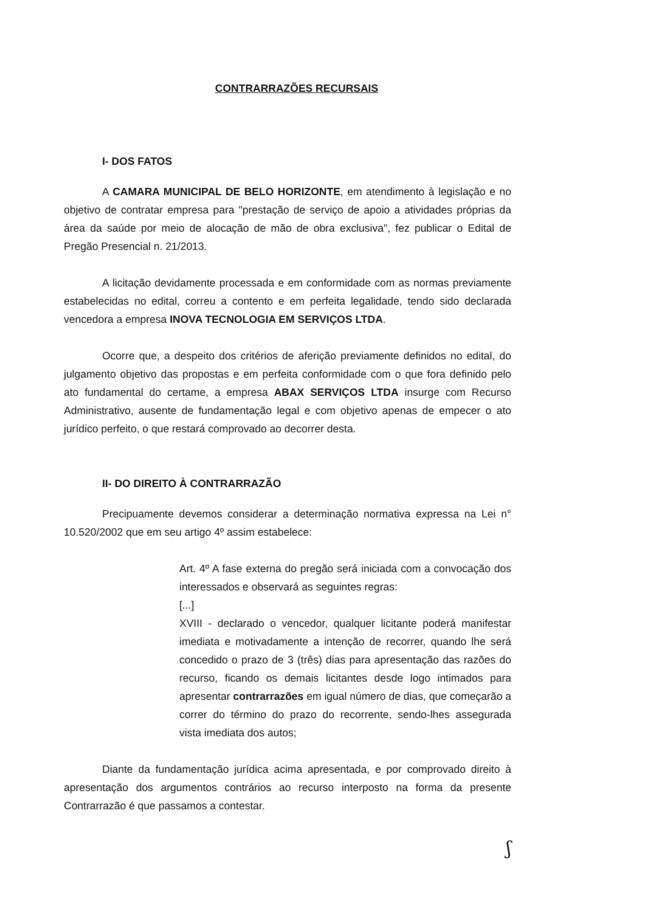CONTRARRAZÕES RECURSAIS
I- DOS FATOS
A CAMARA MUNICIPAL DE BELO HORIZONTE, em atendimento à legislação e no objetivo de contratar empresa para "prestação de serviço de apoio a atividades próprias da área da saúde por meio de alocação de mão de obra exclusiva", fez publicar o Edital de Pregão Presencial n. 21/2013.
A licitação devidamente processada e em conformidade com as normas previamente estabelecidas no edital, correu a contento e em perfeita legalidade, tendo sido declarada vencedora a empresa INOVA TECNOLOGIA EM SERVIÇOS LTDA.
Ocorre que, a despeito dos critérios de aferição previamente definidos no edital, do julgamento objetivo das propostas e em perfeita conformidade com o que fora definido pelo ato fundamental do certame, a empresa ABAX SERVIÇOS LTDA insurge com Recurso Administrativo, ausente de fundamentação legal e com objetivo apenas de empecer o ato jurídico perfeito, o que restará comprovado ao decorrer desta.
II- DO DIREITO À CONTRARRAZÃO
Precipuamente devemos considerar a determinação normativa expressa na Lei n° 10.520/2002 que em seu artigo 4º assim estabelece:
Art. 4º A fase externa do pregão será iniciada com a convocação dos interessados e observará as seguintes regras:
[...]
XVIII - declarado o vencedor, qualquer licitante poderá manifestar imediata e motivadamente a intenção de recorrer, quando lhe será concedido o prazo de 3 (três) dias para apresentação das razões do recurso, ficando os demais licitantes desde logo intimados para apresentar contrarrazões em igual número de dias, que começarão a correr do término do prazo do recorrente, sendo-lhes assegurada vista imediata dos autos;
Diante da fundamentação jurídica acima apresentada, e por comprovado direito à apresentação dos argumentos contrários ao recurso interposto na forma da presente Contrarrazão é que passamos a contestar.
ʃ